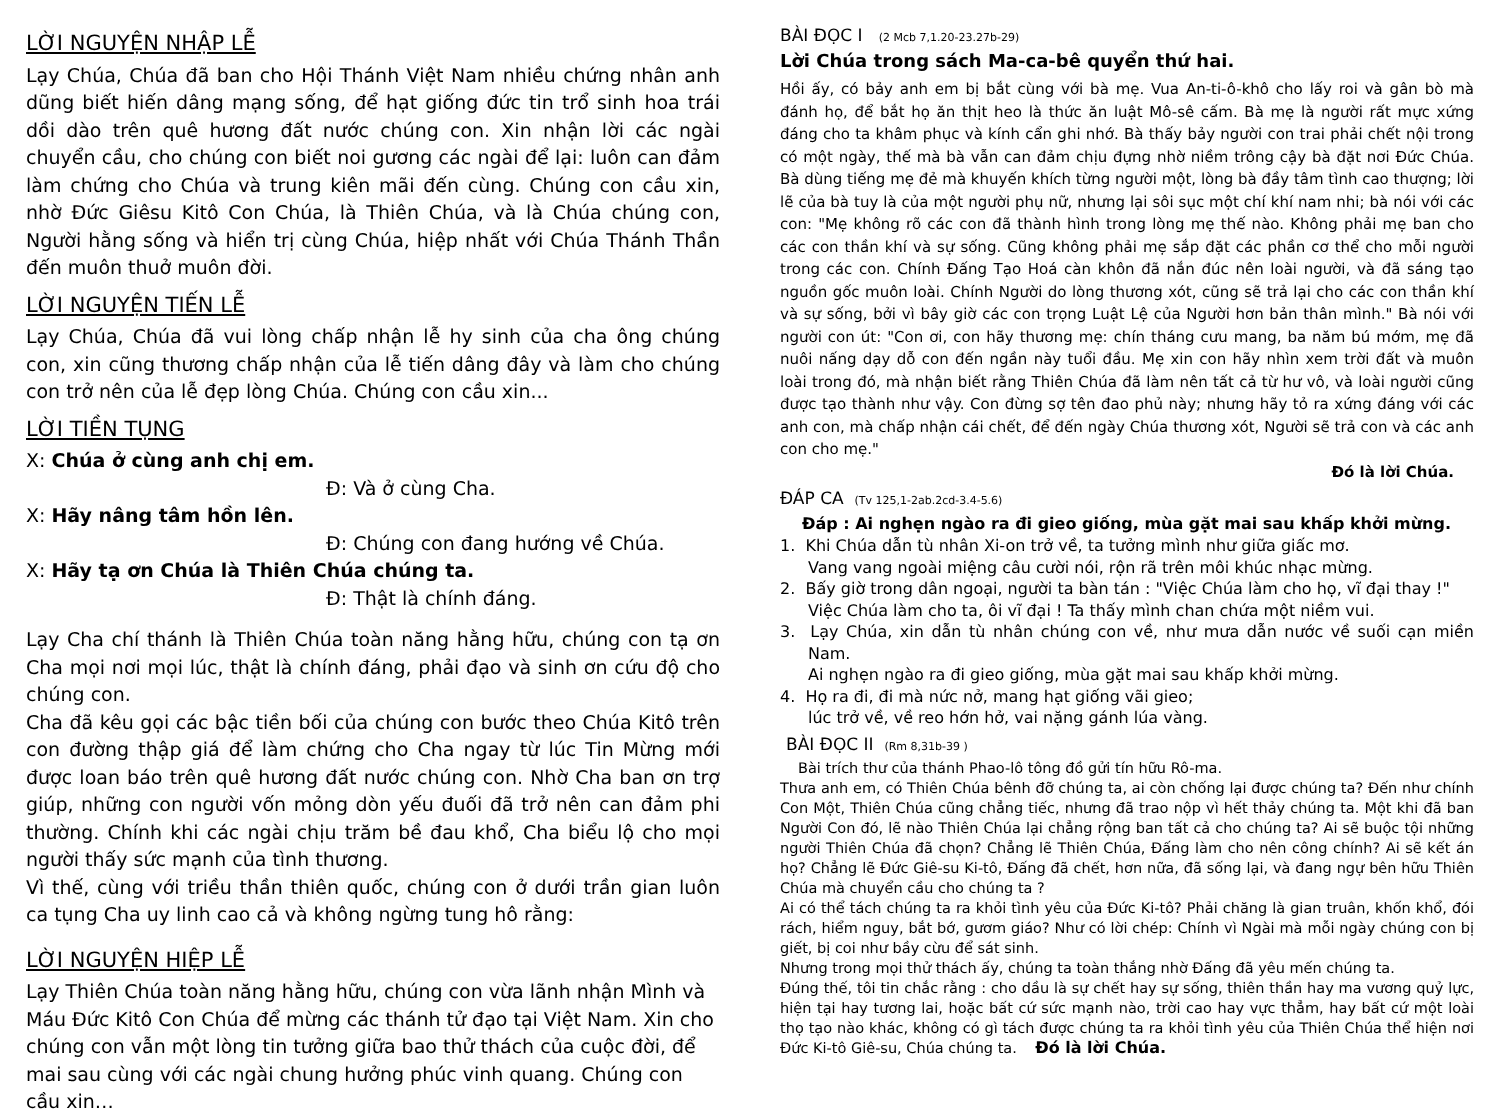LỜI NGUYỆN NHẬP LỄ
Lạy Chúa, Chúa đã ban cho Hội Thánh Việt Nam nhiều chứng nhân anh dũng biết hiến dâng mạng sống, để hạt giống đức tin trổ sinh hoa trái dồi dào trên quê hương đất nước chúng con. Xin nhận lời các ngài chuyển cầu, cho chúng con biết noi gương các ngài để lại: luôn can đảm làm chứng cho Chúa và trung kiên mãi đến cùng. Chúng con cầu xin, nhờ Đức Giêsu Kitô Con Chúa, là Thiên Chúa, và là Chúa chúng con, Người hằng sống và hiển trị cùng Chúa, hiệp nhất với Chúa Thánh Thần đến muôn thuở muôn đời.
LỜI NGUYỆN TIẾN LỄ
Lạy Chúa, Chúa đã vui lòng chấp nhận lễ hy sinh của cha ông chúng con, xin cũng thương chấp nhận của lễ tiến dâng đây và làm cho chúng con trở nên của lễ đẹp lòng Chúa. Chúng con cầu xin...
LỜI TIỀN TỤNG
X: Chúa ở cùng anh chị em.
Đ: Và ở cùng Cha.
X: Hãy nâng tâm hồn lên.
Đ: Chúng con đang hướng về Chúa.
X: Hãy tạ ơn Chúa là Thiên Chúa chúng ta.
Đ: Thật là chính đáng.
Lạy Cha chí thánh là Thiên Chúa toàn năng hằng hữu, chúng con tạ ơn Cha mọi nơi mọi lúc, thật là chính đáng, phải đạo và sinh ơn cứu độ cho chúng con.
Cha đã kêu gọi các bậc tiền bối của chúng con bước theo Chúa Kitô trên con đường thập giá để làm chứng cho Cha ngay từ lúc Tin Mừng mới được loan báo trên quê hương đất nước chúng con. Nhờ Cha ban ơn trợ giúp, những con người vốn mỏng dòn yếu đuối đã trở nên can đảm phi thường. Chính khi các ngài chịu trăm bề đau khổ, Cha biểu lộ cho mọi người thấy sức mạnh của tình thương.
Vì thế, cùng với triều thần thiên quốc, chúng con ở dưới trần gian luôn ca tụng Cha uy linh cao cả và không ngừng tung hô rằng:
LỜI NGUYỆN HIỆP LỄ
Lạy Thiên Chúa toàn năng hằng hữu, chúng con vừa lãnh nhận Mình và Máu Đức Kitô Con Chúa để mừng các thánh tử đạo tại Việt Nam. Xin cho chúng con vẫn một lòng tin tưởng giữa bao thử thách của cuộc đời, để mai sau cùng với các ngài chung hưởng phúc vinh quang. Chúng con cầu xin…
BÀI ĐỌC I (2 Mcb 7,1.20-23.27b-29)
Lời Chúa trong sách Ma-ca-bê quyển thứ hai.
Hồi ấy, có bảy anh em bị bắt cùng với bà mẹ. Vua An-ti-ô-khô cho lấy roi và gân bò mà đánh họ, để bắt họ ăn thịt heo là thức ăn luật Mô-sê cấm. Bà mẹ là người rất mực xứng đáng cho ta khâm phục và kính cẩn ghi nhớ. Bà thấy bảy người con trai phải chết nội trong có một ngày, thế mà bà vẫn can đảm chịu đựng nhờ niềm trông cậy bà đặt nơi Đức Chúa. Bà dùng tiếng mẹ đẻ mà khuyến khích từng người một, lòng bà đầy tâm tình cao thượng; lời lẽ của bà tuy là của một người phụ nữ, nhưng lại sôi sục một chí khí nam nhi; bà nói với các con: "Mẹ không rõ các con đã thành hình trong lòng mẹ thế nào. Không phải mẹ ban cho các con thần khí và sự sống. Cũng không phải mẹ sắp đặt các phần cơ thể cho mỗi người trong các con. Chính Đấng Tạo Hoá càn khôn đã nắn đúc nên loài người, và đã sáng tạo nguồn gốc muôn loài. Chính Người do lòng thương xót, cũng sẽ trả lại cho các con thần khí và sự sống, bởi vì bây giờ các con trọng Luật Lệ của Người hơn bản thân mình." Bà nói với người con út: "Con ơi, con hãy thương mẹ: chín tháng cưu mang, ba năm bú mớm, mẹ đã nuôi nấng dạy dỗ con đến ngần này tuổi đầu. Mẹ xin con hãy nhìn xem trời đất và muôn loài trong đó, mà nhận biết rằng Thiên Chúa đã làm nên tất cả từ hư vô, và loài người cũng được tạo thành như vậy. Con đừng sợ tên đao phủ này; nhưng hãy tỏ ra xứng đáng với các anh con, mà chấp nhận cái chết, để đến ngày Chúa thương xót, Người sẽ trả con và các anh con cho mẹ."
Đó là lời Chúa.
ĐÁP CA (Tv 125,1-2ab.2cd-3.4-5.6)
Đáp : Ai nghẹn ngào ra đi gieo giống, mùa gặt mai sau khấp khởi mừng.
1. Khi Chúa dẫn tù nhân Xi-on trở về, ta tưởng mình như giữa giấc mơ.
Vang vang ngoài miệng câu cười nói, rộn rã trên môi khúc nhạc mừng.
2. Bấy giờ trong dân ngoại, người ta bàn tán : "Việc Chúa làm cho họ, vĩ đại thay !"
Việc Chúa làm cho ta, ôi vĩ đại ! Ta thấy mình chan chứa một niềm vui.
3. Lạy Chúa, xin dẫn tù nhân chúng con về, như mưa dẫn nước về suối cạn miền Nam.
Ai nghẹn ngào ra đi gieo giống, mùa gặt mai sau khấp khởi mừng.
4. Họ ra đi, đi mà nức nở, mang hạt giống vãi gieo;
lúc trở về, về reo hớn hở, vai nặng gánh lúa vàng.
BÀI ĐỌC II (Rm 8,31b-39 )
Bài trích thư của thánh Phao-lô tông đồ gửi tín hữu Rô-ma.
Thưa anh em, có Thiên Chúa bênh đỡ chúng ta, ai còn chống lại được chúng ta? Đến như chính Con Một, Thiên Chúa cũng chẳng tiếc, nhưng đã trao nộp vì hết thảy chúng ta. Một khi đã ban Người Con đó, lẽ nào Thiên Chúa lại chẳng rộng ban tất cả cho chúng ta? Ai sẽ buộc tội những người Thiên Chúa đã chọn? Chẳng lẽ Thiên Chúa, Đấng làm cho nên công chính? Ai sẽ kết án họ? Chẳng lẽ Đức Giê-su Ki-tô, Đấng đã chết, hơn nữa, đã sống lại, và đang ngự bên hữu Thiên Chúa mà chuyển cầu cho chúng ta ?
Ai có thể tách chúng ta ra khỏi tình yêu của Đức Ki-tô? Phải chăng là gian truân, khốn khổ, đói rách, hiểm nguy, bắt bớ, gươm giáo? Như có lời chép: Chính vì Ngài mà mỗi ngày chúng con bị giết, bị coi như bầy cừu để sát sinh.
Nhưng trong mọi thử thách ấy, chúng ta toàn thắng nhờ Đấng đã yêu mến chúng ta.
Đúng thế, tôi tin chắc rằng : cho dầu là sự chết hay sự sống, thiên thần hay ma vương quỷ lực, hiện tại hay tương lai, hoặc bất cứ sức mạnh nào, trời cao hay vực thẳm, hay bất cứ một loài thọ tạo nào khác, không có gì tách được chúng ta ra khỏi tình yêu của Thiên Chúa thể hiện nơi Đức Ki-tô Giê-su, Chúa chúng ta. Đó là lời Chúa.